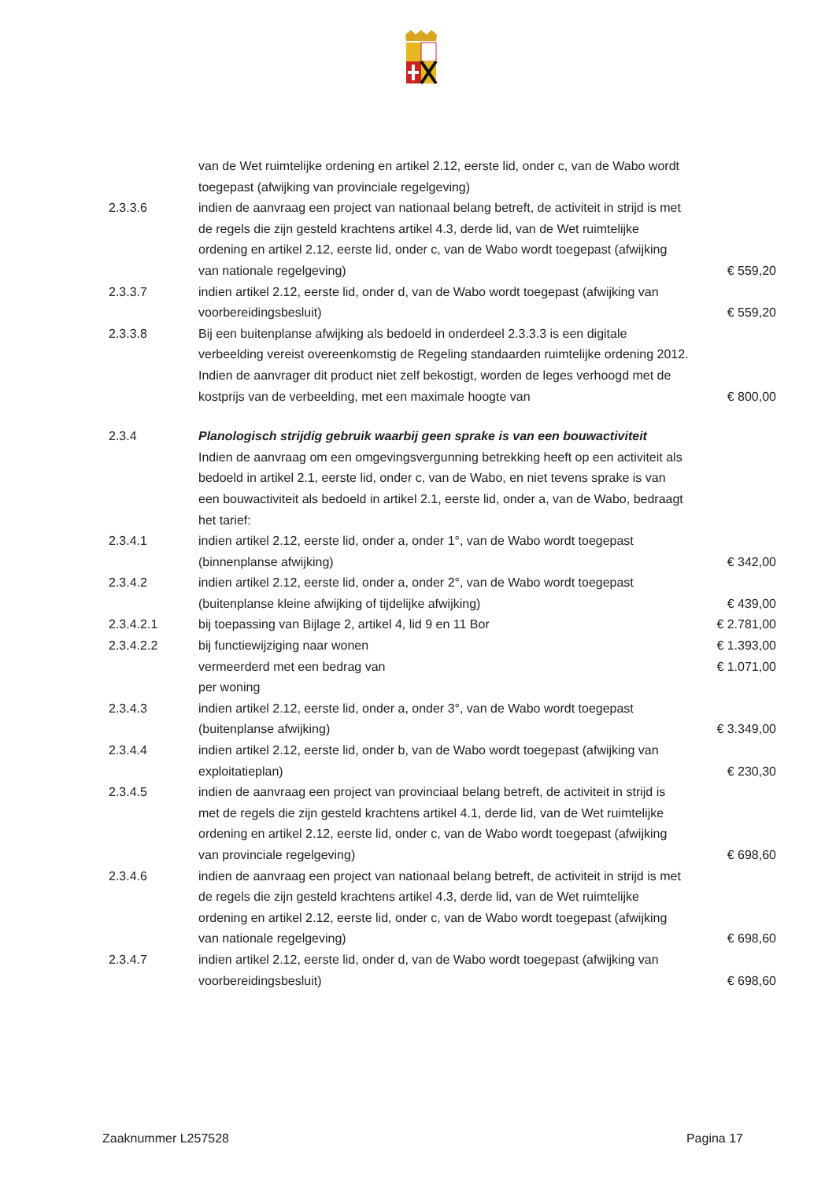| | van de Wet ruimtelijke ordening en artikel 2.12, eerste lid, onder c, van de Wabo wordt toegepast (afwijking van provinciale regelgeving) | |
| 2.3.3.6 | indien de aanvraag een project van nationaal belang betreft, de activiteit in strijd is met de regels die zijn gesteld krachtens artikel 4.3, derde lid, van de Wet ruimtelijke ordening en artikel 2.12, eerste lid, onder c, van de Wabo wordt toegepast (afwijking van nationale regelgeving) | € 559,20 |
| 2.3.3.7 | indien artikel 2.12, eerste lid, onder d, van de Wabo wordt toegepast (afwijking van voorbereidingsbesluit) | € 559,20 |
| 2.3.3.8 | Bij een buitenplanse afwijking als bedoeld in onderdeel 2.3.3.3 is een digitale verbeelding vereist overeenkomstig de Regeling standaarden ruimtelijke ordening 2012. Indien de aanvrager dit product niet zelf bekostigt, worden de leges verhoogd met de kostprijs van de verbeelding, met een maximale hoogte van | € 800,00 |
| 2.3.4 | Planologisch strijdig gebruik waarbij geen sprake is van een bouwactiviteit Indien de aanvraag om een omgevingsvergunning betrekking heeft op een activiteit als bedoeld in artikel 2.1, eerste lid, onder c, van de Wabo, en niet tevens sprake is van een bouwactiviteit als bedoeld in artikel 2.1, eerste lid, onder a, van de Wabo, bedraagt het tarief: | |
| 2.3.4.1 | indien artikel 2.12, eerste lid, onder a, onder 1°, van de Wabo wordt toegepast (binnenplanse afwijking) | € 342,00 |
| 2.3.4.2 | indien artikel 2.12, eerste lid, onder a, onder 2°, van de Wabo wordt toegepast (buitenplanse kleine afwijking of tijdelijke afwijking) | € 439,00 |
| 2.3.4.2.1 | bij toepassing van Bijlage 2, artikel 4, lid 9 en 11 Bor | € 2.781,00 |
| 2.3.4.2.2 | bij functiewijziging naar wonen | € 1.393,00 |
| | vermeerderd met een bedrag van | € 1.071,00 |
| | per woning | |
| 2.3.4.3 | indien artikel 2.12, eerste lid, onder a, onder 3°, van de Wabo wordt toegepast (buitenplanse afwijking) | € 3.349,00 |
| 2.3.4.4 | indien artikel 2.12, eerste lid, onder b, van de Wabo wordt toegepast (afwijking van exploitatieplan) | € 230,30 |
| 2.3.4.5 | indien de aanvraag een project van provinciaal belang betreft, de activiteit in strijd is met de regels die zijn gesteld krachtens artikel 4.1, derde lid, van de Wet ruimtelijke ordening en artikel 2.12, eerste lid, onder c, van de Wabo wordt toegepast (afwijking van provinciale regelgeving) | € 698,60 |
| 2.3.4.6 | indien de aanvraag een project van nationaal belang betreft, de activiteit in strijd is met de regels die zijn gesteld krachtens artikel 4.3, derde lid, van de Wet ruimtelijke ordening en artikel 2.12, eerste lid, onder c, van de Wabo wordt toegepast (afwijking van nationale regelgeving) | € 698,60 |
| 2.3.4.7 | indien artikel 2.12, eerste lid, onder d, van de Wabo wordt toegepast (afwijking van voorbereidingsbesluit) | € 698,60 |
Zaaknummer L257528 Pagina 17